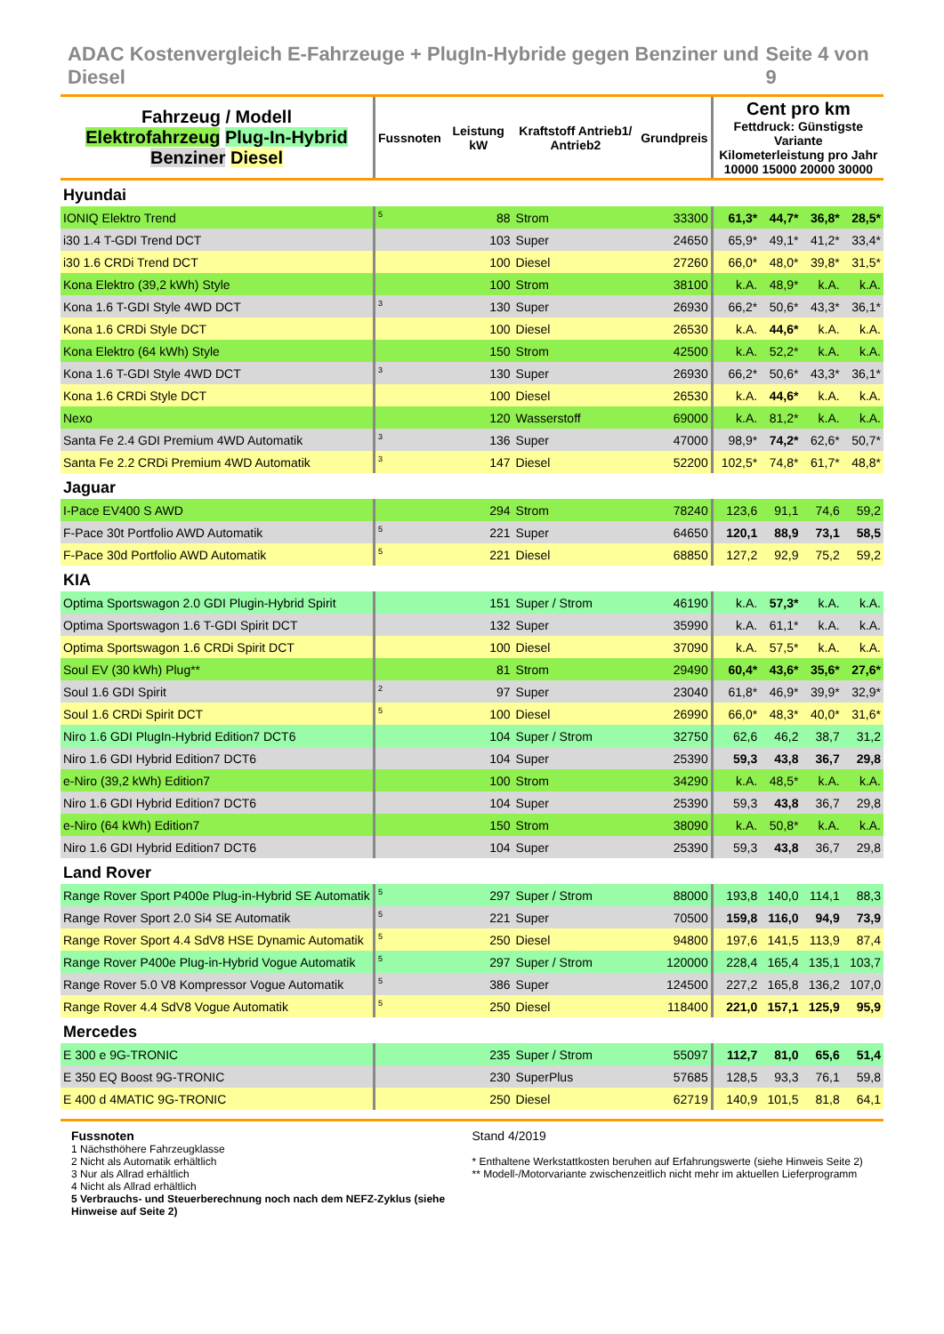ADAC Kostenvergleich E-Fahrzeuge + PlugIn-Hybride gegen Benziner und Diesel Seite 4 von 9
| Fahrzeug / Modell Elektrofahrzeug Plug-In-Hybrid Benziner Diesel | Fussnoten | Leistung kW | Kraftstoff Antrieb1/ Antrieb2 | Grundpreis | Cent pro km Fettdruck: Günstigste Variante Kilometerleistung pro Jahr 10000 15000 20000 30000 | | | |
| --- | --- | --- | --- | --- | --- | --- | --- | --- |
| Hyundai | | | | | | | | |
| IONIQ Elektro Trend | <sup>5</sup> | 88 | Strom | 33300 | 61,3* | 44,7* | 36,8* | 28,5* |
| i30 1.4 T-GDI Trend DCT | | 103 | Super | 24650 | 65,9* | 49,1* | 41,2* | 33,4* |
| i30 1.6 CRDi Trend DCT | | 100 | Diesel | 27260 | 66,0* | 48,0* | 39,8* | 31,5* |
| Kona Elektro (39,2 kWh) Style | | 100 | Strom | 38100 | k.A. | 48,9* | k.A. | k.A. |
| Kona 1.6 T-GDI Style 4WD DCT | <sup>3</sup> | 130 | Super | 26930 | 66,2* | 50,6* | 43,3* | 36,1* |
| Kona 1.6 CRDi Style DCT | | 100 | Diesel | 26530 | k.A. | 44,6* | k.A. | k.A. |
| Kona Elektro (64 kWh) Style | | 150 | Strom | 42500 | k.A. | 52,2* | k.A. | k.A. |
| Kona 1.6 T-GDI Style 4WD DCT | <sup>3</sup> | 130 | Super | 26930 | 66,2* | 50,6* | 43,3* | 36,1* |
| Kona 1.6 CRDi Style DCT | | 100 | Diesel | 26530 | k.A. | 44,6* | k.A. | k.A. |
| Nexo | | 120 | Wasserstoff | 69000 | k.A. | 81,2* | k.A. | k.A. |
| Santa Fe 2.4 GDI Premium 4WD Automatik | <sup>3</sup> | 136 | Super | 47000 | 98,9* | 74,2* | 62,6* | 50,7* |
| Santa Fe 2.2 CRDi Premium 4WD Automatik | <sup>3</sup> | 147 | Diesel | 52200 | 102,5* | 74,8* | 61,7* | 48,8* |
| Jaguar | | | | | | | | |
| I-Pace EV400 S AWD | | 294 | Strom | 78240 | 123,6 | 91,1 | 74,6 | 59,2 |
| F-Pace 30t Portfolio AWD Automatik | <sup>5</sup> | 221 | Super | 64650 | 120,1 | 88,9 | 73,1 | 58,5 |
| F-Pace 30d Portfolio AWD Automatik | <sup>5</sup> | 221 | Diesel | 68850 | 127,2 | 92,9 | 75,2 | 59,2 |
| KIA | | | | | | | | |
| Optima Sportswagon 2.0 GDI Plugin-Hybrid Spirit | | 151 | Super / Strom | 46190 | k.A. | 57,3* | k.A. | k.A. |
| Optima Sportswagon 1.6 T-GDI Spirit DCT | | 132 | Super | 35990 | k.A. | 61,1* | k.A. | k.A. |
| Optima Sportswagon 1.6 CRDi Spirit DCT | | 100 | Diesel | 37090 | k.A. | 57,5* | k.A. | k.A. |
| Soul EV (30 kWh) Plug** | | 81 | Strom | 29490 | 60,4* | 43,6* | 35,6* | 27,6* |
| Soul 1.6 GDI Spirit | <sup>2</sup> | 97 | Super | 23040 | 61,8* | 46,9* | 39,9* | 32,9* |
| Soul 1.6 CRDi Spirit DCT | <sup>5</sup> | 100 | Diesel | 26990 | 66,0* | 48,3* | 40,0* | 31,6* |
| Niro 1.6 GDI PlugIn-Hybrid Edition7 DCT6 | | 104 | Super / Strom | 32750 | 62,6 | 46,2 | 38,7 | 31,2 |
| Niro 1.6 GDI Hybrid Edition7 DCT6 | | 104 | Super | 25390 | 59,3 | 43,8 | 36,7 | 29,8 |
| e-Niro (39,2 kWh) Edition7 | | 100 | Strom | 34290 | k.A. | 48,5* | k.A. | k.A. |
| Niro 1.6 GDI Hybrid Edition7 DCT6 | | 104 | Super | 25390 | 59,3 | 43,8 | 36,7 | 29,8 |
| e-Niro (64 kWh) Edition7 | | 150 | Strom | 38090 | k.A. | 50,8* | k.A. | k.A. |
| Niro 1.6 GDI Hybrid Edition7 DCT6 | | 104 | Super | 25390 | 59,3 | 43,8 | 36,7 | 29,8 |
| Land Rover | | | | | | | | |
| Range Rover Sport P400e Plug-in-Hybrid SE Automatik | <sup>5</sup> | 297 | Super / Strom | 88000 | 193,8 | 140,0 | 114,1 | 88,3 |
| Range Rover Sport 2.0 Si4 SE Automatik | <sup>5</sup> | 221 | Super | 70500 | 159,8 | 116,0 | 94,9 | 73,9 |
| Range Rover Sport 4.4 SdV8 HSE Dynamic Automatik | <sup>5</sup> | 250 | Diesel | 94800 | 197,6 | 141,5 | 113,9 | 87,4 |
| Range Rover P400e Plug-in-Hybrid Vogue Automatik | <sup>5</sup> | 297 | Super / Strom | 120000 | 228,4 | 165,4 | 135,1 | 103,7 |
| Range Rover 5.0 V8 Kompressor Vogue Automatik | <sup>5</sup> | 386 | Super | 124500 | 227,2 | 165,8 | 136,2 | 107,0 |
| Range Rover 4.4 SdV8 Vogue Automatik | <sup>5</sup> | 250 | Diesel | 118400 | 221,0 | 157,1 | 125,9 | 95,9 |
| Mercedes | | | | | | | | |
| E 300 e 9G-TRONIC | | 235 | Super / Strom | 55097 | 112,7 | 81,0 | 65,6 | 51,4 |
| E 350 EQ Boost 9G-TRONIC | | 230 | SuperPlus | 57685 | 128,5 | 93,3 | 76,1 | 59,8 |
| E 400 d 4MATIC 9G-TRONIC | | 250 | Diesel | 62719 | 140,9 | 101,5 | 81,8 | 64,1 |
Fussnoten
1 Nächsthöhere Fahrzeugklasse
2 Nicht als Automatik erhältlich
3 Nur als Allrad erhältlich
4 Nicht als Allrad erhältlich
5 Verbrauchs- und Steuerberechnung noch nach dem NEFZ-Zyklus (siehe Hinweise auf Seite 2)
Stand 4/2019
* Enthaltene Werkstattkosten beruhen auf Erfahrungswerte (siehe Hinweis Seite 2)
** Modell-/Motorvariante zwischenzeitlich nicht mehr im aktuellen Lieferprogramm